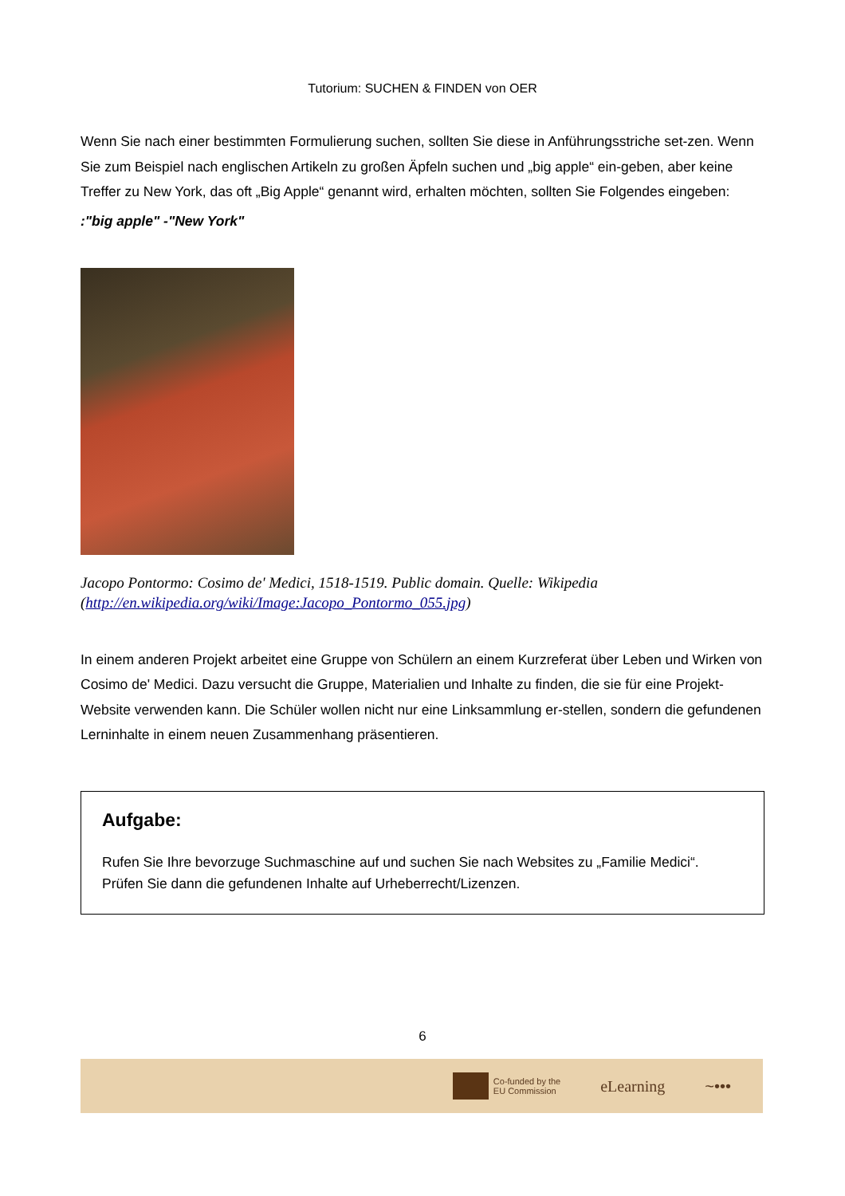Tutorium: SUCHEN & FINDEN von OER
Wenn Sie nach einer bestimmten Formulierung suchen, sollten Sie diese in Anführungsstriche set-zen. Wenn Sie zum Beispiel nach englischen Artikeln zu großen Äpfeln suchen und „big apple“ ein-geben, aber keine Treffer zu New York, das oft „Big Apple“ genannt wird, erhalten möchten, sollten Sie Folgendes eingeben:
:"big apple" -"New York"
Jacopo Pontormo: Cosimo de' Medici, 1518-1519. Public domain. Quelle: Wikipedia (http://en.wikipedia.org/wiki/Image:Jacopo_Pontormo_055.jpg)
In einem anderen Projekt arbeitet eine Gruppe von Schülern an einem Kurzreferat über Leben und Wirken von Cosimo de' Medici. Dazu versucht die Gruppe, Materialien und Inhalte zu finden, die sie für eine Projekt-Website verwenden kann. Die Schüler wollen nicht nur eine Linksammlung er-stellen, sondern die gefundenen Lerninhalte in einem neuen Zusammenhang präsentieren.
Aufgabe:
Rufen Sie Ihre bevorzuge Suchmaschine auf und suchen Sie nach Websites zu „Familie Medici“. Prüfen Sie dann die gefundenen Inhalte auf Urheberrecht/Lizenzen.
6
Co-funded by the
EU Commission
eLearning ~•••